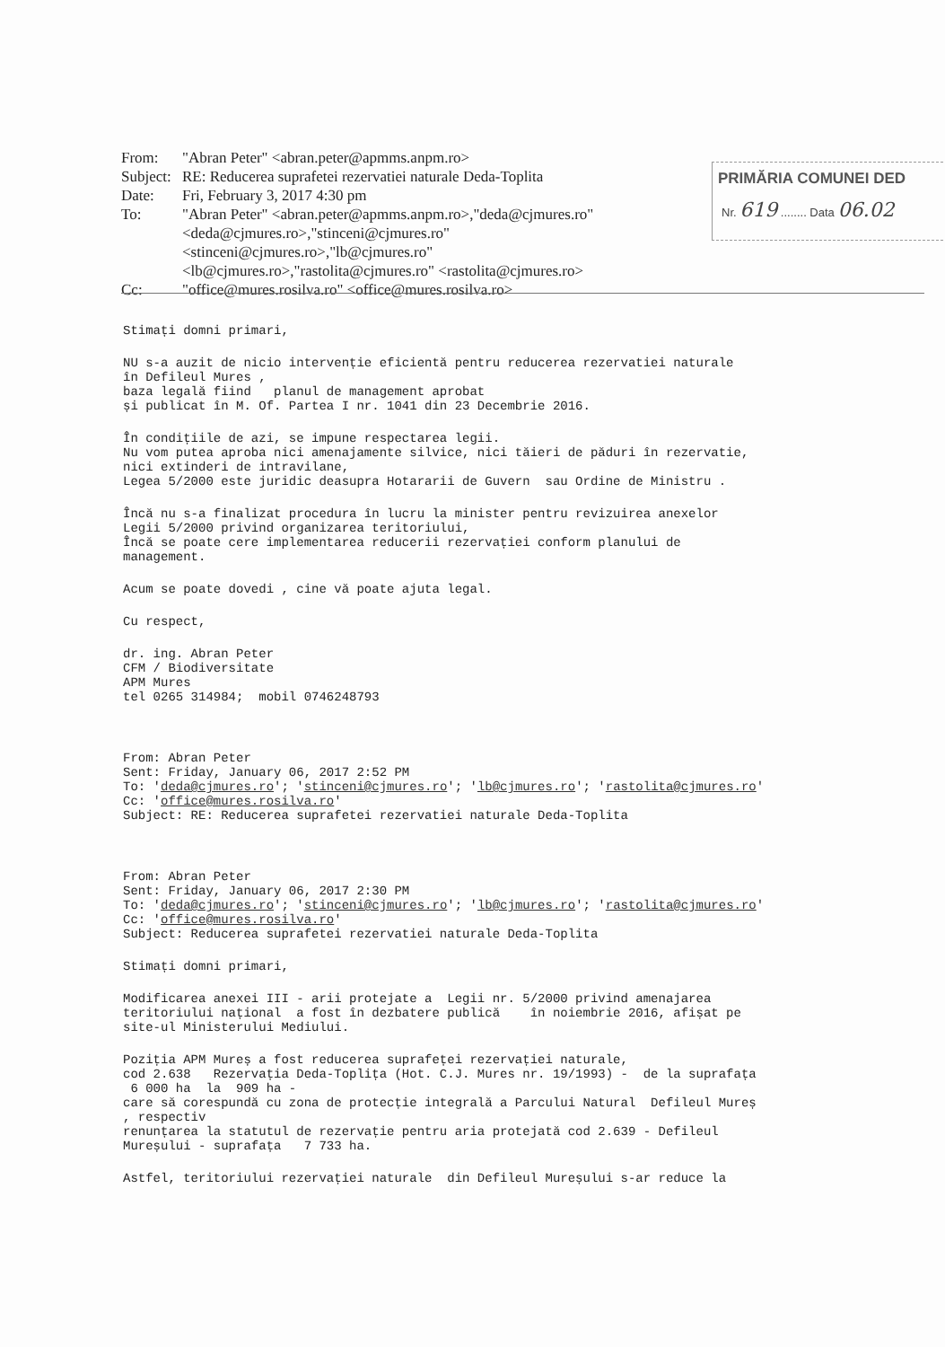From: "Abran Peter" <abran.peter@apmms.anpm.ro>
Subject: RE: Reducerea suprafetei rezervatiei naturale Deda-Toplita
Date: Fri, February 3, 2017 4:30 pm
To: "Abran Peter" <abran.peter@apmms.anpm.ro>,"deda@cjmures.ro" <deda@cjmures.ro>,"stinceni@cjmures.ro" <stinceni@cjmures.ro>,"lb@cjmures.ro" <lb@cjmures.ro>,"rastolita@cjmures.ro" <rastolita@cjmures.ro>
Cc: "office@mures.rosilva.ro" <office@mures.rosilva.ro>
PRIMĂRIA COMUNEI DED
Nr. 619 ........ Data 06.02
Stimați domni primari,
NU s-a auzit de nicio intervenție eficientă pentru reducerea rezervatiei naturale în Defileul Mures , baza legală fiind planul de management aprobat și publicat în M. Of. Partea I nr. 1041 din 23 Decembrie 2016.
În condițiile de azi, se impune respectarea legii. Nu vom putea aproba nici amenajamente silvice, nici tăieri de păduri în rezervatie, nici extinderi de intravilane, Legea 5/2000 este juridic deasupra Hotararii de Guvern sau Ordine de Ministru .
Încă nu s-a finalizat procedura în lucru la minister pentru revizuirea anexelor Legii 5/2000 privind organizarea teritoriului, Încă se poate cere implementarea reducerii rezervației conform planului de management.
Acum se poate dovedi , cine vă poate ajuta legal.
Cu respect,
dr. ing. Abran Peter CFM / Biodiversitate APM Mures tel 0265 314984; mobil 0746248793
From: Abran Peter Sent: Friday, January 06, 2017 2:52 PM To: 'deda@cjmures.ro'; 'stinceni@cjmures.ro'; 'lb@cjmures.ro'; 'rastolita@cjmures.ro' Cc: 'office@mures.rosilva.ro' Subject: RE: Reducerea suprafetei rezervatiei naturale Deda-Toplita
From: Abran Peter Sent: Friday, January 06, 2017 2:30 PM To: 'deda@cjmures.ro'; 'stinceni@cjmures.ro'; 'lb@cjmures.ro'; 'rastolita@cjmures.ro' Cc: 'office@mures.rosilva.ro' Subject: Reducerea suprafetei rezervatiei naturale Deda-Toplita
Stimați domni primari,
Modificarea anexei III - arii protejate a Legii nr. 5/2000 privind amenajarea teritoriului național a fost în dezbatere publică în noiembrie 2016, afișat pe site-ul Ministerului Mediului.
Poziția APM Mureș a fost reducerea suprafeței rezervației naturale, cod 2.638 Rezervația Deda-Toplița (Hot. C.J. Mures nr. 19/1993) - de la suprafața 6 000 ha la 909 ha - care să corespundă cu zona de protecție integrală a Parcului Natural Defileul Mureș , respectiv renunțarea la statutul de rezervație pentru aria protejată cod 2.639 - Defileul Mureșului - suprafața 7 733 ha.
Astfel, teritoriului rezervației naturale din Defileul Mureșului s-ar reduce la